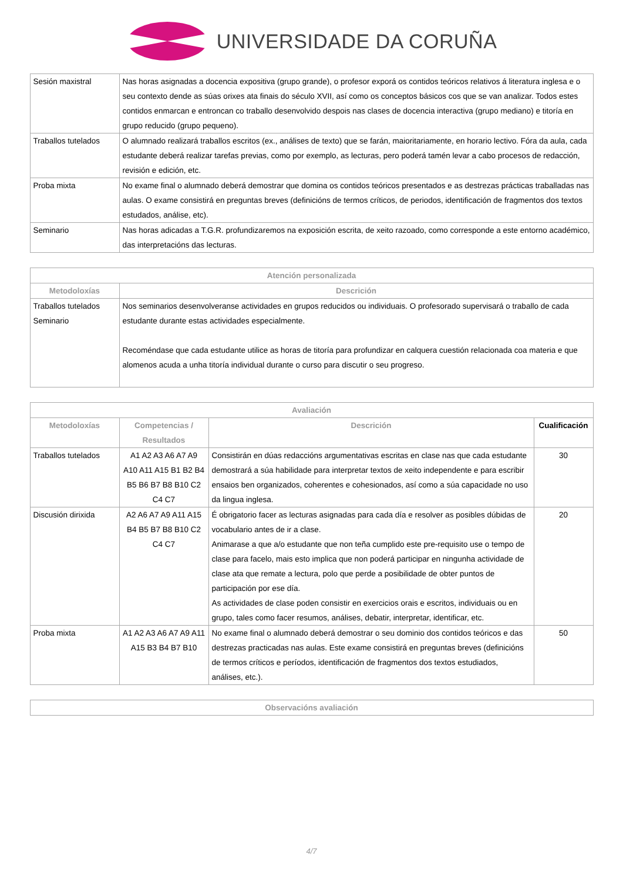UNIVERSIDADE DA CORUÑA
| Sesión maxistral | Nas horas asignadas a docencia expositiva (grupo grande), o profesor exporá os contidos teóricos relativos á literatura inglesa e o seu contexto dende as súas orixes ata finais do século XVII, así como os conceptos básicos cos que se van analizar. Todos estes contidos enmarcan e entroncan co traballo desenvolvido despois nas clases de docencia interactiva (grupo mediano) e titoría en grupo reducido (grupo pequeno). |
| Traballos tutelados | O alumnado realizará traballos escritos (ex., análises de texto) que se farán, maioritariamente, en horario lectivo. Fóra da aula, cada estudante deberá realizar tarefas previas, como por exemplo, as lecturas, pero poderá tamén levar a cabo procesos de redacción, revisión e edición, etc. |
| Proba mixta | No exame final o alumnado deberá demostrar que domina os contidos teóricos presentados e as destrezas prácticas traballadas nas aulas. O exame consistirá en preguntas breves (definicións de termos críticos, de periodos, identificación de fragmentos dos textos estudados, análise, etc). |
| Seminario | Nas horas adicadas a T.G.R. profundizaremos na exposición escrita, de xeito razoado, como corresponde a este entorno académico, das interpretacións das lecturas. |
| Atención personalizada | |
| --- | --- |
| Metodoloxías | Descrición |
| Traballos tutelados Seminario | Nos seminarios desenvolveranse actividades en grupos reducidos ou individuais. O profesorado supervisará o traballo de cada estudante durante estas actividades especialmente. Recoméndase que cada estudante utilice as horas de titoría para profundizar en calquera cuestión relacionada coa materia e que alomenos acuda a unha titoría individual durante o curso para discutir o seu progreso. |
| Avaliación | | | |
| --- | --- | --- | --- |
| Metodoloxías | Competencias / Resultados | Descrición | Cualificación |
| Traballos tutelados | A1 A2 A3 A6 A7 A9 A10 A11 A15 B1 B2 B4 B5 B6 B7 B8 B10 C2 C4 C7 | Consistirán en dúas redaccións argumentativas escritas en clase nas que cada estudante demostrará a súa habilidade para interpretar textos de xeito independente e para escribir ensaios ben organizados, coherentes e cohesionados, así como a súa capacidade no uso da lingua inglesa. | 30 |
| Discusión dirixida | A2 A6 A7 A9 A11 A15 B4 B5 B7 B8 B10 C2 C4 C7 | É obrigatorio facer as lecturas asignadas para cada día e resolver as posibles dúbidas de vocabulario antes de ir a clase. Animarase a que a/o estudante que non teña cumplido este pre-requisito use o tempo de clase para facelo, mais esto implica que non poderá participar en ningunha actividade de clase ata que remate a lectura, polo que perde a posibilidade de obter puntos de participación por ese día. As actividades de clase poden consistir en exercicios orais e escritos, individuais ou en grupo, tales como facer resumos, análises, debatir, interpretar, identificar, etc. | 20 |
| Proba mixta | A1 A2 A3 A6 A7 A9 A11 A15 B3 B4 B7 B10 | No exame final o alumnado deberá demostrar o seu dominio dos contidos teóricos e das destrezas practicadas nas aulas. Este exame consistirá en preguntas breves (definicións de termos críticos e períodos, identificación de fragmentos dos textos estudiados, análises, etc.). | 50 |
| Observacións avaliación |
| --- |
4/7